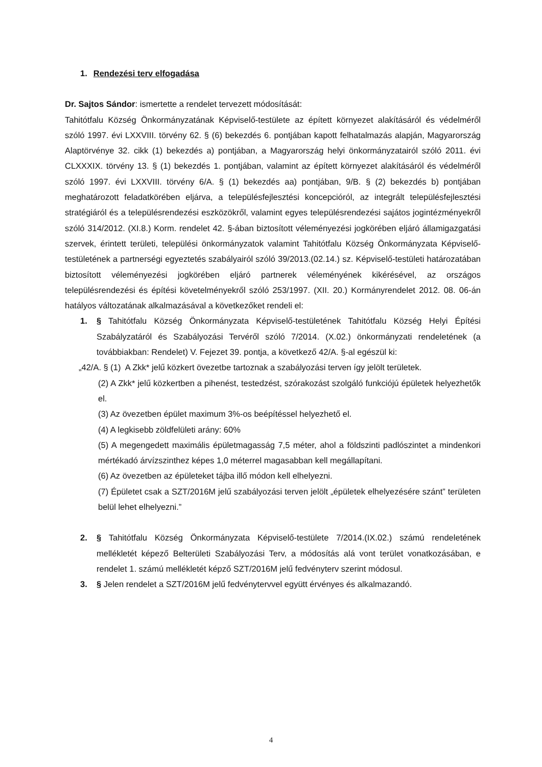1. Rendezési terv elfogadása
Dr. Sajtos Sándor: ismertette a rendelet tervezett módosítását:
Tahitótfalu Község Önkormányzatának Képviselő-testülete az épített környezet alakításáról és védelméről szóló 1997. évi LXXVIII. törvény 62. § (6) bekezdés 6. pontjában kapott felhatalmazás alapján, Magyarország Alaptörvénye 32. cikk (1) bekezdés a) pontjában, a Magyarország helyi önkormányzatairól szóló 2011. évi CLXXXIX. törvény 13. § (1) bekezdés 1. pontjában, valamint az épített környezet alakításáról és védelméről szóló 1997. évi LXXVIII. törvény 6/A. § (1) bekezdés aa) pontjában, 9/B. § (2) bekezdés b) pontjában meghatározott feladatkörében eljárva, a településfejlesztési koncepcióról, az integrált településfejlesztési stratégiáról és a településrendezési eszközökről, valamint egyes településrendezési sajátos jogintézményekről szóló 314/2012. (XI.8.) Korm. rendelet 42. §-ában biztosított véleményezési jogkörében eljáró államigazgatási szervek, érintett területi, települési önkormányzatok valamint Tahitótfalu Község Önkormányzata Képviselő-testületének a partnerségi egyeztetés szabályairól szóló 39/2013.(02.14.) sz. Képviselő-testületi határozatában biztosított véleményezési jogkörében eljáró partnerek véleményének kikérésével, az országos településrendezési és építési követelményekről szóló 253/1997. (XII. 20.) Kormányrendelet 2012. 08. 06-án hatályos változatának alkalmazásával a következőket rendeli el:
1. § Tahitótfalu Község Önkormányzata Képviselő-testületének Tahitótfalu Község Helyi Építési Szabályzatáról és Szabályozási Tervéről szóló 7/2014. (X.02.) önkormányzati rendeletének (a továbbiakban: Rendelet) V. Fejezet 39. pontja, a következő 42/A. §-al egészül ki:
„42/A. § (1) A Zkk* jelű közkert övezetbe tartoznak a szabályozási terven így jelölt területek.
(2) A Zkk* jelű közkertben a pihenést, testedzést, szórakozást szolgáló funkciójú épületek helyezhetők el.
(3) Az övezetben épület maximum 3%-os beépítéssel helyezhető el.
(4) A legkisebb zöldfelületi arány: 60%
(5) A megengedett maximális épületmagasság 7,5 méter, ahol a földszinti padlószintet a mindenkori mértékadó árvízszinthez képes 1,0 méterrel magasabban kell megállapítani.
(6) Az övezetben az épületeket tájba illő módon kell elhelyezni.
(7) Épületet csak a SZT/2016M jelű szabályozási terven jelölt „épületek elhelyezésére szánt” területen belül lehet elhelyezni.”
2. § Tahitótfalu Község Önkormányzata Képviselő-testülete 7/2014.(IX.02.) számú rendeletének mellékletét képező Belterületi Szabályozási Terv, a módosítás alá vont terület vonatkozásában, e rendelet 1. számú mellékletét képző SZT/2016M jelű fedvényterv szerint módosul.
3. § Jelen rendelet a SZT/2016M jelű fedvénytervvel együtt érvényes és alkalmazandó.
4